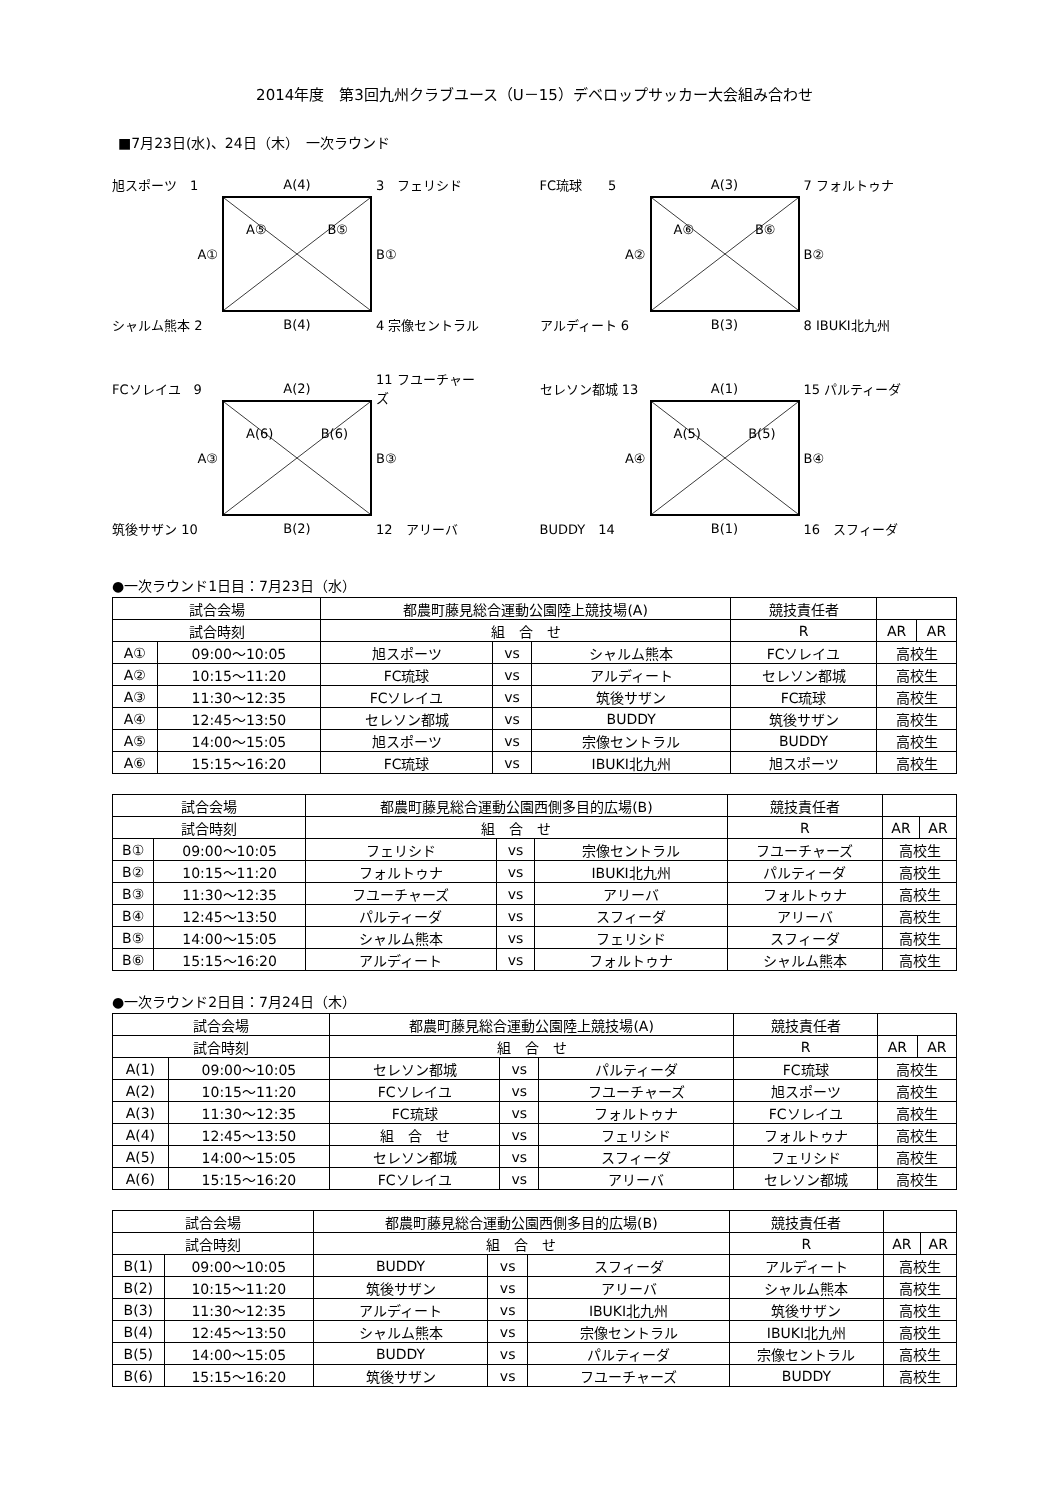2014年度　第3回九州クラブユース（U－15）デベロップサッカー大会組み合わせ
■7月23日(水)、24日（木）　一次ラウンド
旭スポーツ　1
A(4)
3　フェリシド
A①
A⑤ B⑤
B①
シャルム熊本 2
B(4)
4 宗像セントラル
FC琉球　　5
A(3)
7 フォルトゥナ
A②
A⑥ B⑥
B②
アルディート 6
B(3)
8 IBUKI北九州
FCソレイユ　9
A(2)
11 フユーチャーズ
A③
A(6) B(6)
B③
筑後サザン 10
B(2)
12　アリーバ
セレソン都城 13
A(1)
15 パルティーダ
A④
A(5) B(5)
B④
BUDDY　14
B(1)
16　スフィーダ
●一次ラウンド1日目：7月23日（水）
| 試合会場 | | 都農町藤見総合運動公園陸上競技場(A) | | | 競技責任者 | | |
| --- | --- | --- | --- | --- | --- | --- | --- |
| 試合時刻 | | 組 合 せ | | | R | AR | AR |
| A① | 09:00～10:05 | 旭スポーツ | vs | シャルム熊本 | FCソレイユ | 高校生 | |
| A② | 10:15～11:20 | FC琉球 | vs | アルディート | セレソン都城 | 高校生 | |
| A③ | 11:30～12:35 | FCソレイユ | vs | 筑後サザン | FC琉球 | 高校生 | |
| A④ | 12:45～13:50 | セレソン都城 | vs | BUDDY | 筑後サザン | 高校生 | |
| A⑤ | 14:00～15:05 | 旭スポーツ | vs | 宗像セントラル | BUDDY | 高校生 | |
| A⑥ | 15:15～16:20 | FC琉球 | vs | IBUKI北九州 | 旭スポーツ | 高校生 | |
| 試合会場 | | 都農町藤見総合運動公園西側多目的広場(B) | | | 競技責任者 | | |
| --- | --- | --- | --- | --- | --- | --- | --- |
| 試合時刻 | | 組 合 せ | | | R | AR | AR |
| B① | 09:00～10:05 | フェリシド | vs | 宗像セントラル | フユーチャーズ | 高校生 | |
| B② | 10:15～11:20 | フォルトゥナ | vs | IBUKI北九州 | パルティーダ | 高校生 | |
| B③ | 11:30～12:35 | フユーチャーズ | vs | アリーバ | フォルトゥナ | 高校生 | |
| B④ | 12:45～13:50 | パルティーダ | vs | スフィーダ | アリーバ | 高校生 | |
| B⑤ | 14:00～15:05 | シャルム熊本 | vs | フェリシド | スフィーダ | 高校生 | |
| B⑥ | 15:15～16:20 | アルディート | vs | フォルトゥナ | シャルム熊本 | 高校生 | |
●一次ラウンド2日目：7月24日（木）
| 試合会場 | | 都農町藤見総合運動公園陸上競技場(A) | | | 競技責任者 | | |
| --- | --- | --- | --- | --- | --- | --- | --- |
| 試合時刻 | | 組 合 せ | | | R | AR | AR |
| A(1) | 09:00～10:05 | セレソン都城 | vs | パルティーダ | FC琉球 | 高校生 | |
| A(2) | 10:15～11:20 | FCソレイユ | vs | フユーチャーズ | 旭スポーツ | 高校生 | |
| A(3) | 11:30～12:35 | FC琉球 | vs | フォルトゥナ | FCソレイユ | 高校生 | |
| A(4) | 12:45～13:50 | 組 合 せ | vs | フェリシド | フォルトゥナ | 高校生 | |
| A(5) | 14:00～15:05 | セレソン都城 | vs | スフィーダ | フェリシド | 高校生 | |
| A(6) | 15:15～16:20 | FCソレイユ | vs | アリーバ | セレソン都城 | 高校生 | |
| 試合会場 | | 都農町藤見総合運動公園西側多目的広場(B) | | | 競技責任者 | | |
| --- | --- | --- | --- | --- | --- | --- | --- |
| 試合時刻 | | 組 合 せ | | | R | AR | AR |
| B(1) | 09:00～10:05 | BUDDY | vs | スフィーダ | アルディート | 高校生 | |
| B(2) | 10:15～11:20 | 筑後サザン | vs | アリーバ | シャルム熊本 | 高校生 | |
| B(3) | 11:30～12:35 | アルディート | vs | IBUKI北九州 | 筑後サザン | 高校生 | |
| B(4) | 12:45～13:50 | シャルム熊本 | vs | 宗像セントラル | IBUKI北九州 | 高校生 | |
| B(5) | 14:00～15:05 | BUDDY | vs | パルティーダ | 宗像セントラル | 高校生 | |
| B(6) | 15:15～16:20 | 筑後サザン | vs | フユーチャーズ | BUDDY | 高校生 | |